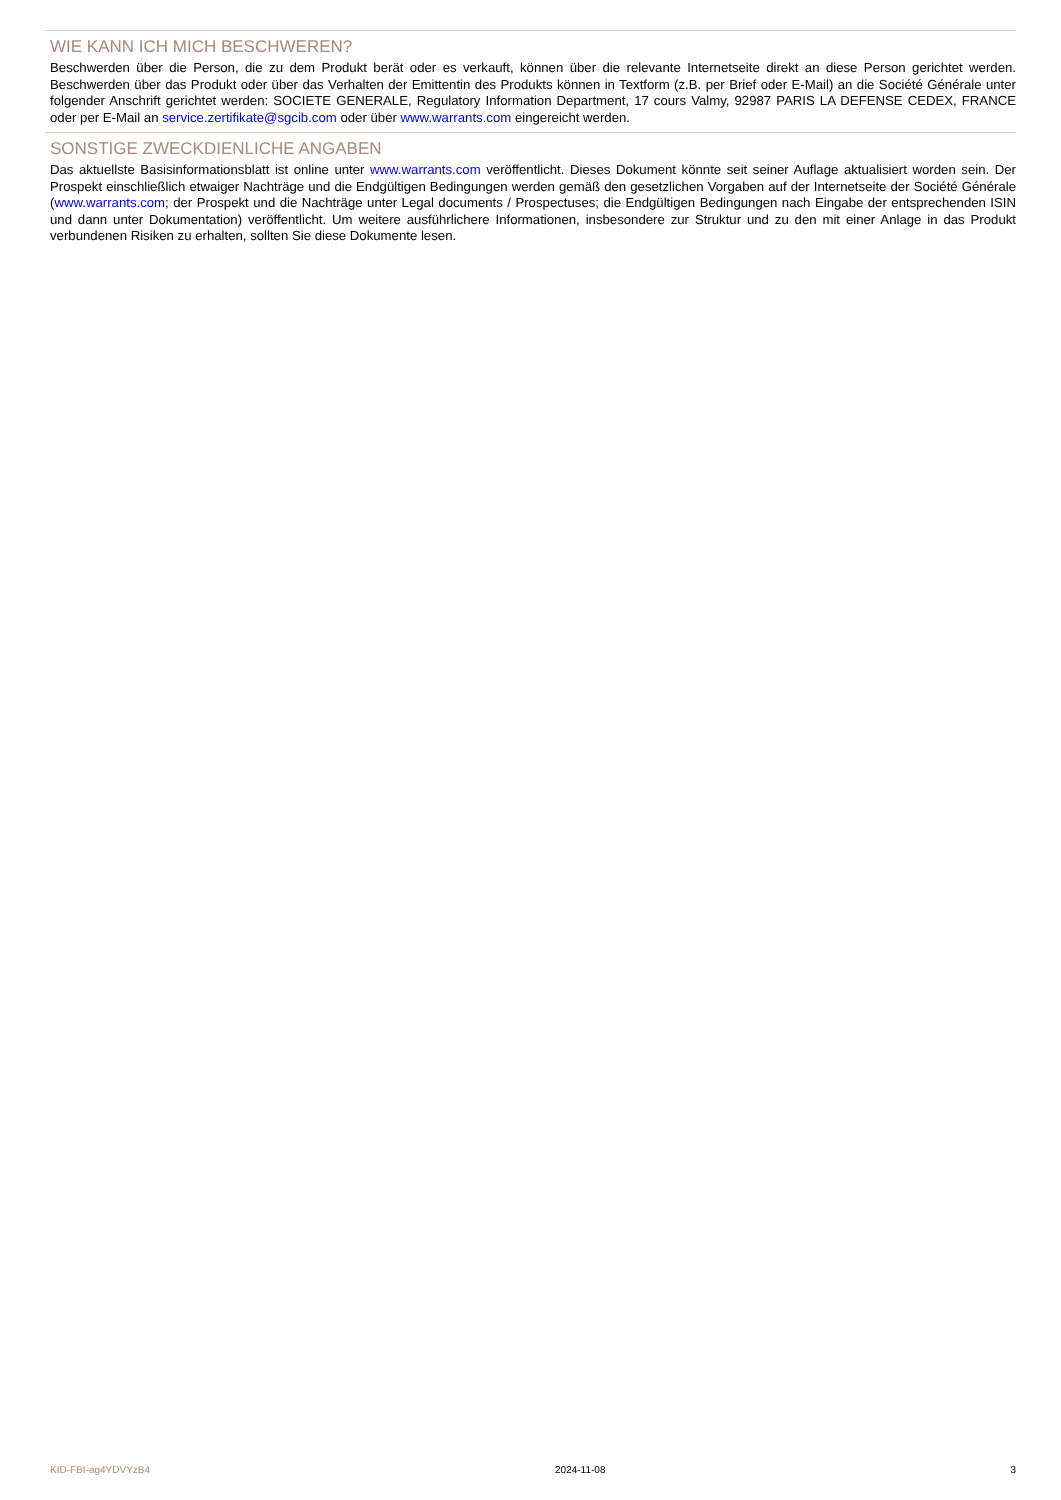WIE KANN ICH MICH BESCHWEREN?
Beschwerden über die Person, die zu dem Produkt berät oder es verkauft, können über die relevante Internetseite direkt an diese Person gerichtet werden. Beschwerden über das Produkt oder über das Verhalten der Emittentin des Produkts können in Textform (z.B. per Brief oder E-Mail) an die Société Générale unter folgender Anschrift gerichtet werden: SOCIETE GENERALE, Regulatory Information Department, 17 cours Valmy, 92987 PARIS LA DEFENSE CEDEX, FRANCE oder per E-Mail an service.zertifikate@sgcib.com oder über www.warrants.com eingereicht werden.
SONSTIGE ZWECKDIENLICHE ANGABEN
Das aktuellste Basisinformationsblatt ist online unter www.warrants.com veröffentlicht. Dieses Dokument könnte seit seiner Auflage aktualisiert worden sein. Der Prospekt einschließlich etwaiger Nachträge und die Endgültigen Bedingungen werden gemäß den gesetzlichen Vorgaben auf der Internetseite der Société Générale (www.warrants.com; der Prospekt und die Nachträge unter Legal documents / Prospectuses; die Endgültigen Bedingungen nach Eingabe der entsprechenden ISIN und dann unter Dokumentation) veröffentlicht. Um weitere ausführlichere Informationen, insbesondere zur Struktur und zu den mit einer Anlage in das Produkt verbundenen Risiken zu erhalten, sollten Sie diese Dokumente lesen.
KID-FBI-ag4YDVYzB4 2024-11-08 3